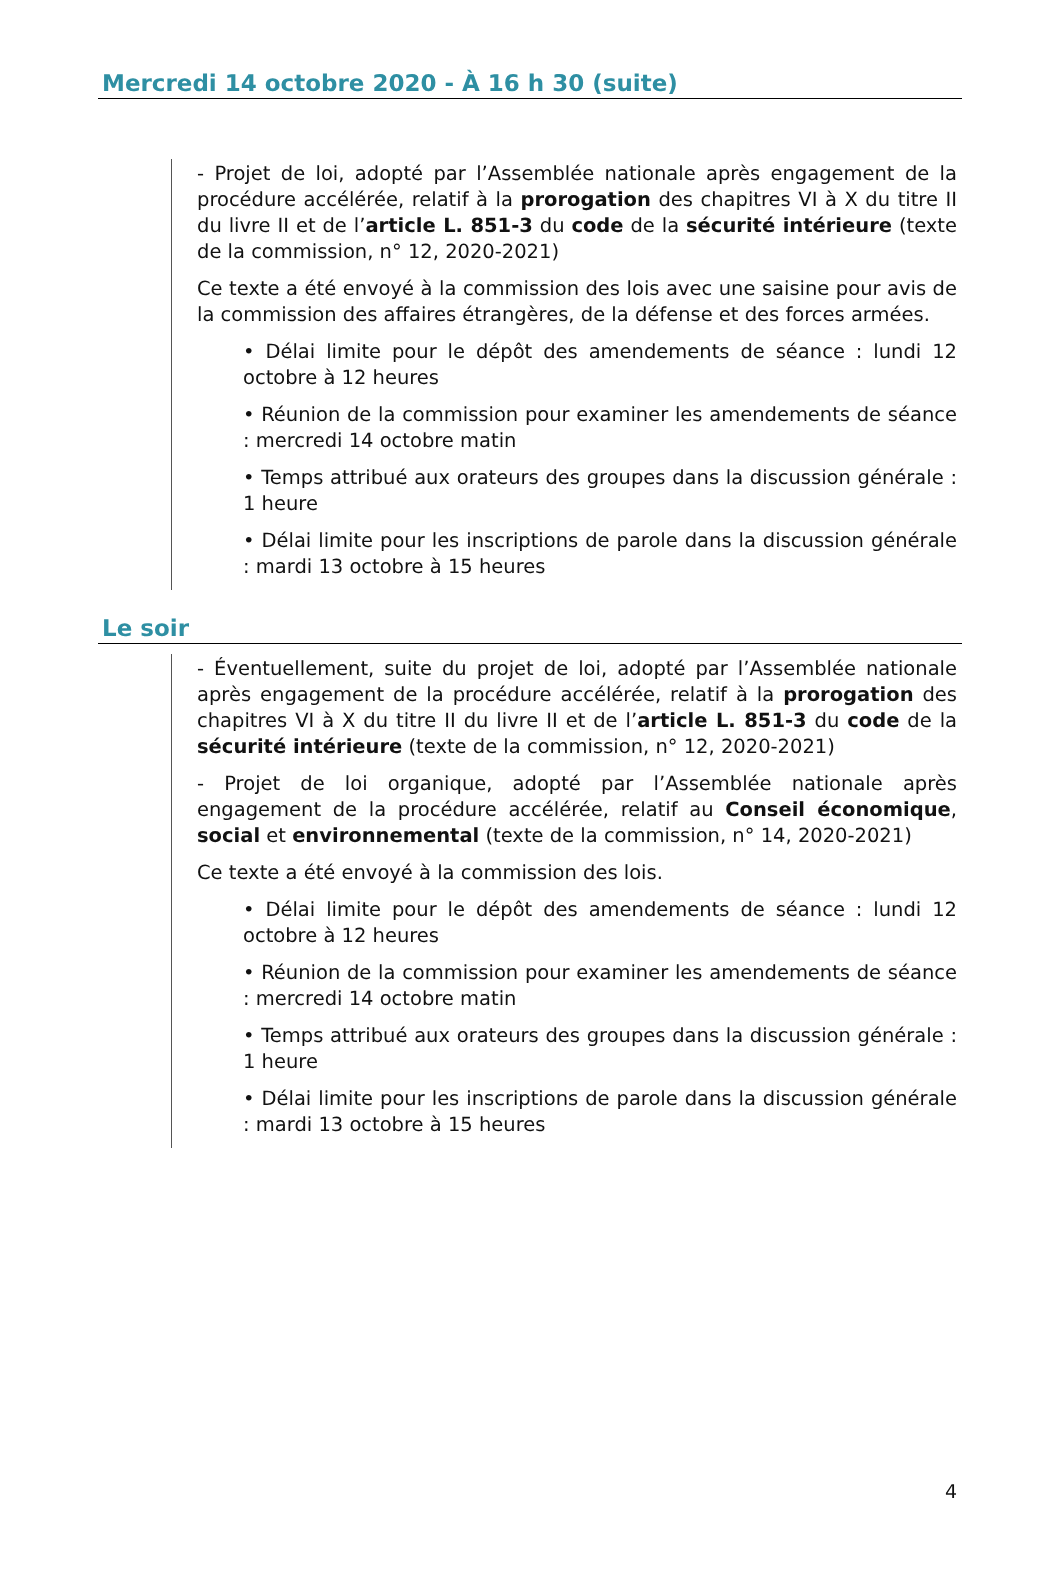Mercredi 14 octobre 2020 - À 16 h 30 (suite)
- Projet de loi, adopté par l’Assemblée nationale après engagement de la procédure accélérée, relatif à la prorogation des chapitres VI à X du titre II du livre II et de l’article L. 851-3 du code de la sécurité intérieure (texte de la commission, n° 12, 2020-2021)
Ce texte a été envoyé à la commission des lois avec une saisine pour avis de la commission des affaires étrangères, de la défense et des forces armées.
• Délai limite pour le dépôt des amendements de séance : lundi 12 octobre à 12 heures
• Réunion de la commission pour examiner les amendements de séance : mercredi 14 octobre matin
• Temps attribué aux orateurs des groupes dans la discussion générale : 1 heure
• Délai limite pour les inscriptions de parole dans la discussion générale : mardi 13 octobre à 15 heures
Le soir
- Éventuellement, suite du projet de loi, adopté par l’Assemblée nationale après engagement de la procédure accélérée, relatif à la prorogation des chapitres VI à X du titre II du livre II et de l’article L. 851-3 du code de la sécurité intérieure (texte de la commission, n° 12, 2020-2021)
- Projet de loi organique, adopté par l’Assemblée nationale après engagement de la procédure accélérée, relatif au Conseil économique, social et environnemental (texte de la commission, n° 14, 2020-2021)
Ce texte a été envoyé à la commission des lois.
• Délai limite pour le dépôt des amendements de séance : lundi 12 octobre à 12 heures
• Réunion de la commission pour examiner les amendements de séance : mercredi 14 octobre matin
• Temps attribué aux orateurs des groupes dans la discussion générale : 1 heure
• Délai limite pour les inscriptions de parole dans la discussion générale : mardi 13 octobre à 15 heures
4